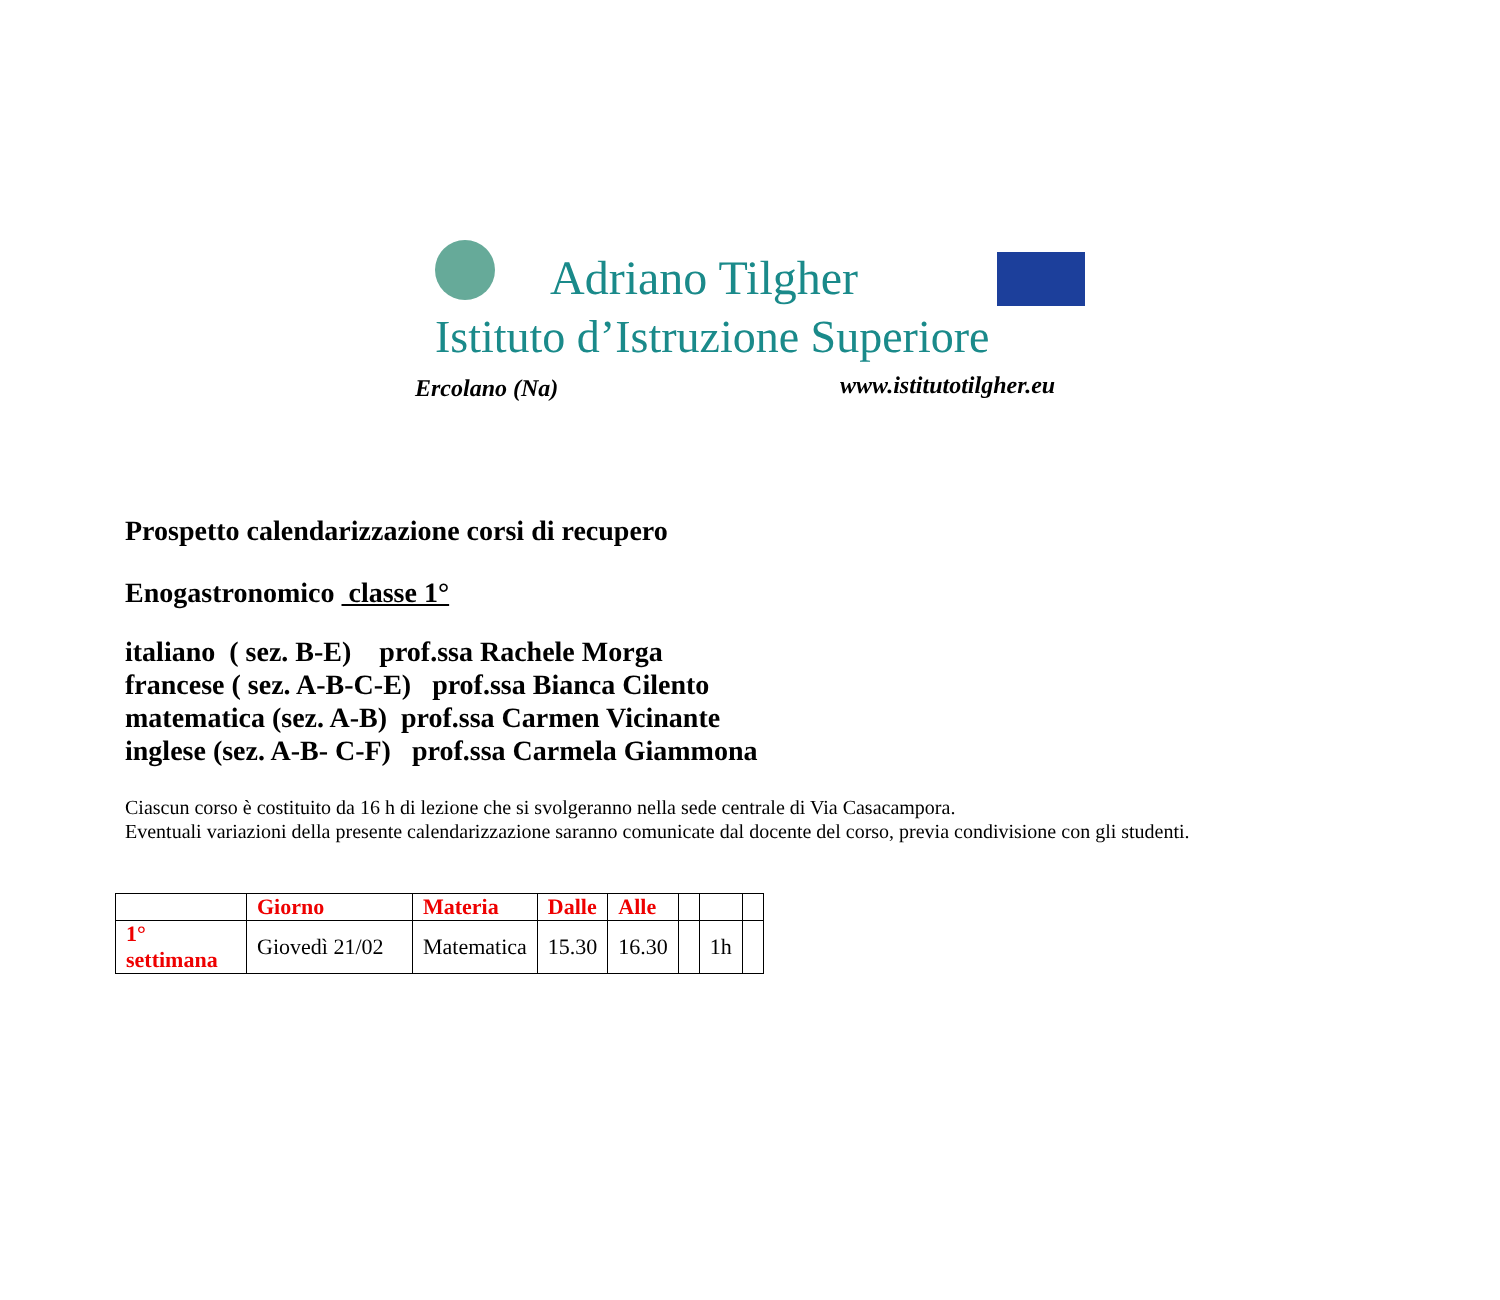Adriano Tilgher
Istituto d’Istruzione Superiore
Ercolano (Na) www.istitutotilgher.eu
Prospetto calendarizzazione corsi di recupero
Enogastronomico classe 1°
italiano ( sez. B-E) prof.ssa Rachele Morga
francese ( sez. A-B-C-E) prof.ssa Bianca Cilento
matematica (sez. A-B) prof.ssa Carmen Vicinante
inglese (sez. A-B- C-F) prof.ssa Carmela Giammona
Ciascun corso è costituito da 16 h di lezione che si svolgeranno nella sede centrale di Via Casacampora.
Eventuali variazioni della presente calendarizzazione saranno comunicate dal docente del corso, previa condivisione con gli studenti.
| | Giorno | Materia | Dalle | Alle | | | |
| --- | --- | --- | --- | --- | --- | --- | --- |
| 1° settimana | Giovedì 21/02 | Matematica | 15.30 | 16.30 | | 1h | |